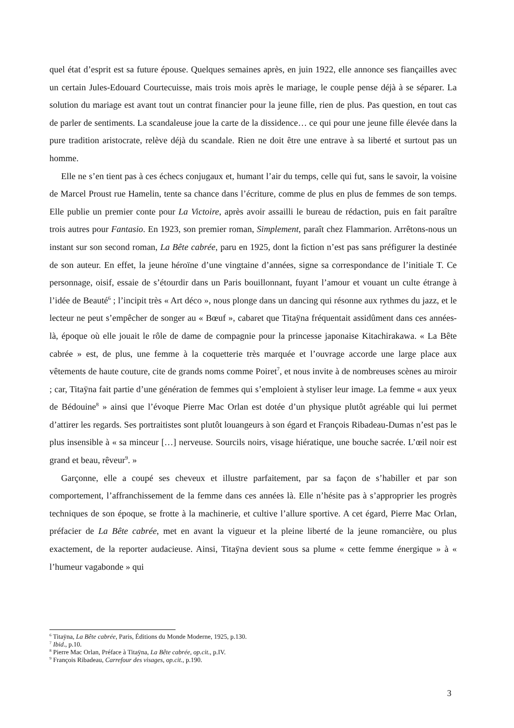quel état d’esprit est sa future épouse. Quelques semaines après, en juin 1922, elle annonce ses fiançailles avec un certain Jules-Edouard Courtecuisse, mais trois mois après le mariage, le couple pense déjà à se séparer. La solution du mariage est avant tout un contrat financier pour la jeune fille, rien de plus. Pas question, en tout cas de parler de sentiments. La scandaleuse joue la carte de la dissidence… ce qui pour une jeune fille élevée dans la pure tradition aristocrate, relève déjà du scandale. Rien ne doit être une entrave à sa liberté et surtout pas un homme.
Elle ne s’en tient pas à ces échecs conjugaux et, humant l’air du temps, celle qui fut, sans le savoir, la voisine de Marcel Proust rue Hamelin, tente sa chance dans l’écriture, comme de plus en plus de femmes de son temps. Elle publie un premier conte pour La Victoire, après avoir assailli le bureau de rédaction, puis en fait paraître trois autres pour Fantasio. En 1923, son premier roman, Simplement, paraît chez Flammarion. Arrêtons-nous un instant sur son second roman, La Bête cabrée, paru en 1925, dont la fiction n’est pas sans préfigurer la destinée de son auteur. En effet, la jeune héroïne d’une vingtaine d’années, signe sa correspondance de l’initiale T. Ce personnage, oisif, essaie de s’étourdir dans un Paris bouillonnant, fuyant l’amour et vouant un culte étrange à l’idée de Beauté<sup>6</sup> ; l’incipit très « Art déco », nous plonge dans un dancing qui résonne aux rythmes du jazz, et le lecteur ne peut s’empêcher de songer au « Bœuf », cabaret que Titaÿna fréquentait assidûment dans ces années-là, époque où elle jouait le rôle de dame de compagnie pour la princesse japonaise Kitachirakawa. « La Bête cabrée » est, de plus, une femme à la coquetterie très marquée et l’ouvrage accorde une large place aux vêtements de haute couture, cite de grands noms comme Poiret<sup>7</sup>, et nous invite à de nombreuses scènes au miroir ; car, Titaÿna fait partie d’une génération de femmes qui s’emploient à styliser leur image. La femme « aux yeux de Bédouine<sup>8</sup> » ainsi que l’évoque Pierre Mac Orlan est dotée d’un physique plutôt agréable qui lui permet d’attirer les regards. Ses portraitistes sont plutôt louangeurs à son égard et François Ribadeau-Dumas n’est pas le plus insensible à « sa minceur […] nerveuse. Sourcils noirs, visage hiératique, une bouche sacrée. L’œil noir est grand et beau, rêveur<sup>9</sup>. »
Garçonne, elle a coupé ses cheveux et illustre parfaitement, par sa façon de s’habiller et par son comportement, l’affranchissement de la femme dans ces années là. Elle n’hésite pas à s’approprier les progrès techniques de son époque, se frotte à la machinerie, et cultive l’allure sportive. A cet égard, Pierre Mac Orlan, préfacier de La Bête cabrée, met en avant la vigueur et la pleine liberté de la jeune romancière, ou plus exactement, de la reporter audacieuse. Ainsi, Titaÿna devient sous sa plume « cette femme énergique » à « l’humeur vagabonde » qui
<sup>6</sup> Titaÿna, La Bête cabrée, Paris, Éditions du Monde Moderne, 1925, p.130.
<sup>7</sup> Ibid., p.10.
<sup>8</sup> Pierre Mac Orlan, Préface à Titaÿna, La Bête cabrée, op.cit., p.IV.
<sup>9</sup> François Ribadeau, Carrefour des visages, op.cit., p.190.
3